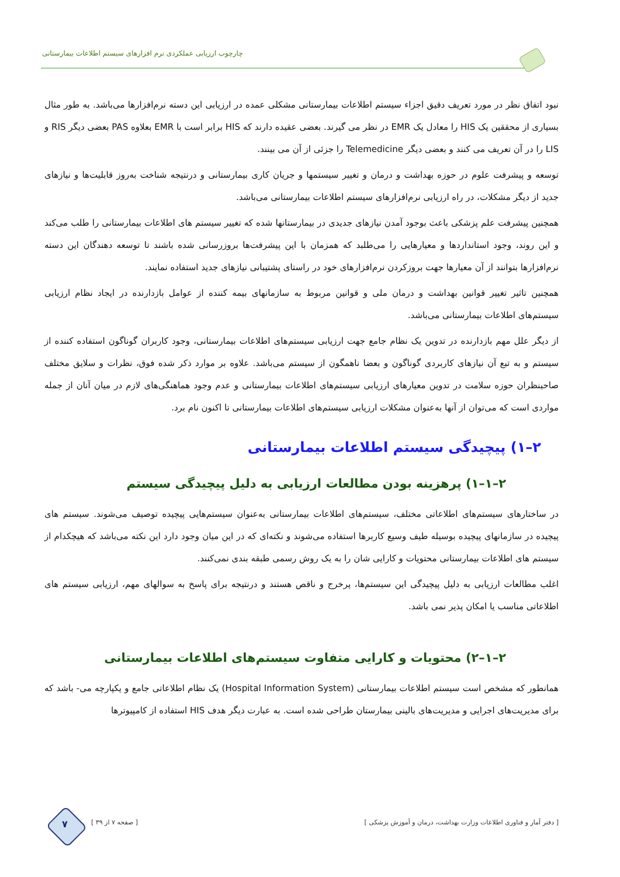چارچوب ارزیابی عملکردی نرم افزارهای سیستم اطلاعات بیمارستانی
نبود اتفاق نظر در مورد تعریف دقیق اجزاء سیستم اطلاعات بیمارستانی مشکلی عمده در ارزیابی این دسته نرم‌افزارها می‌باشد. به طور مثال بسیاری از محققین یک HIS را معادل یک EMR در نظر می گیرند. بعضی عقیده دارند که HIS برابر است با EMR بعلاوه PAS بعضی دیگر RIS و LIS را در آن تعریف می کنند و بعضی دیگر Telemedicine را جزئی از آن می بینند.
توسعه و پیشرفت علوم در حوزه بهداشت و درمان و تغییر سیستمها و جریان کاری بیمارستانی و درنتیجه شناخت به‌روز قابلیت‌ها و نیازهای جدید از دیگر مشکلات، در راه ارزیابی نرم‌افزارهای سیستم اطلاعات بیمارستانی می‌باشد.
همچنین پیشرفت علم پزشکی باعث بوجود آمدن نیازهای جدیدی در بیمارستانها شده که تغییر سیستم های اطلاعات بیمارستانی را طلب می‌کند و این روند، وجود استانداردها و معیارهایی را می‌طلبد که همزمان با این پیشرفت‌ها بروزرسانی شده باشند تا توسعه دهندگان این دسته نرم‌افزارها بتوانند از آن معیارها جهت بروزکردن نرم‌افزارهای خود در راستای پشتیبانی نیازهای جدید استفاده نمایند.
همچنین تاثیر تغییر قوانین بهداشت و درمان ملی و قوانین مربوط به سازمانهای بیمه کننده از عوامل بازدارنده در ایجاد نظام ارزیابی سیستم‌های اطلاعات بیمارستانی می‌باشد.
از دیگر علل مهم بازدارنده در تدوین یک نظام جامع جهت ارزیابی سیستم‌های اطلاعات بیمارستانی، وجود کاربران گوناگون استفاده کننده از سیستم و به تبع آن نیازهای کاربردی گوناگون و بعضا ناهمگون از سیستم می‌باشد. علاوه بر موارد ذکر شده فوق، نظرات و سلایق مختلف صاحبنظران حوزه سلامت در تدوین معیارهای ارزیابی سیستم‌های اطلاعات بیمارستانی و عدم وجود هماهنگی‌های لازم در میان آنان از جمله مواردی است که می‌توان از آنها به‌عنوان مشکلات ارزیابی سیستم‌های اطلاعات بیمارستانی تا اکنون نام برد.
۲–۱) پیچیدگی سیستم اطلاعات بیمارستانی
۲–۱–۱) پرهزینه بودن مطالعات ارزیابی به دلیل پیچیدگی سیستم
در ساختارهای سیستم‌های اطلاعاتی مختلف، سیستم‌های اطلاعات بیمارستانی به‌عنوان سیستم‌هایی پیچیده توصیف می‌شوند. سیستم های پیچیده در سازمانهای پیچیده بوسیله طیف وسیع کاربرها استفاده می‌شوند و نکته‌ای که در این میان وجود دارد این نکته می‌باشد که هیچکدام از سیستم های اطلاعات بیمارستانی محتویات و کارایی شان را به یک روش رسمی طبقه بندی نمی‌کنند.
اغلب مطالعات ارزیابی به دلیل پیچیدگی این سیستم‌ها، پرخرج و ناقص هستند و درنتیجه برای پاسخ به سوالهای مهم، ارزیابی سیستم های اطلاعاتی مناسب یا امکان پذیر نمی باشد.
۲–۱–۲) محتویات و کارایی متفاوت سیستم‌های اطلاعات بیمارستانی
همانطور که مشخص است سیستم اطلاعات بیمارستانی (Hospital Information System) یک نظام اطلاعاتی جامع و یکپارچه می- باشد که برای مدیریت‌های اجرایی و مدیریت‌های بالینی بیمارستان طراحی شده است. به عبارت دیگر هدف HIS استفاده از کامپیوترها
[ دفتر آمار و فناوری اطلاعات وزارت بهداشت، درمان و آموزش پزشکی ] [ صفحه ۷ از ۳۹ ] ۷